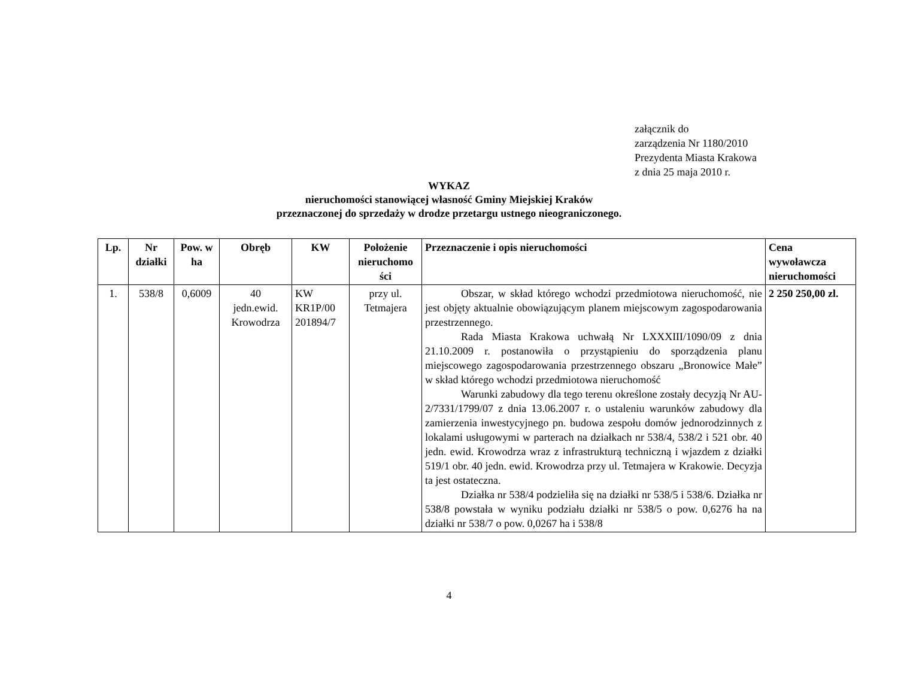załącznik do
zarządzenia Nr 1180/2010
Prezydenta Miasta Krakowa
z dnia 25 maja 2010 r.
WYKAZ
nieruchomości stanowiącej własność Gminy Miejskiej Kraków
przeznaczonej do sprzedaży w drodze przetargu ustnego nieograniczonego.
| Lp. | Nr działki | Pow. w ha | Obręb | KW | Położenie nieruchomo ści | Przeznaczenie i opis nieruchomości | Cena wywoławcza nieruchomości |
| --- | --- | --- | --- | --- | --- | --- | --- |
| 1. | 538/8 | 0,6009 | 40 jedn.ewid. Krowodrza | KW KR1P/00 201894/7 | przy ul. Tetmajera | Obszar, w skład którego wchodzi przedmiotowa nieruchomość, nie jest objęty aktualnie obowiązującym planem miejscowym zagospodarowania przestrzennego. Rada Miasta Krakowa uchwałą Nr LXXXIII/1090/09 z dnia 21.10.2009 r. postanowiła o przystąpieniu do sporządzenia planu miejscowego zagospodarowania przestrzennego obszaru „Bronowice Małe” w skład którego wchodzi przedmiotowa nieruchomość Warunki zabudowy dla tego terenu określone zostały decyzją Nr AU-2/7331/1799/07 z dnia 13.06.2007 r. o ustaleniu warunków zabudowy dla zamierzenia inwestycyjnego pn. budowa zespołu domów jednorodzinnych z lokalami usługowymi w parterach na działkach nr 538/4, 538/2 i 521 obr. 40 jedn. ewid. Krowodrza wraz z infrastrukturą techniczną i wjazdem z działki 519/1 obr. 40 jedn. ewid. Krowodrza przy ul. Tetmajera w Krakowie. Decyzja ta jest ostateczna. Działka nr 538/4 podzieliła się na działki nr 538/5 i 538/6. Działka nr 538/8 powstała w wyniku podziału działki nr 538/5 o pow. 0,6276 ha na działki nr 538/7 o pow. 0,0267 ha i 538/8 | 2 250 250,00 zl. |
4